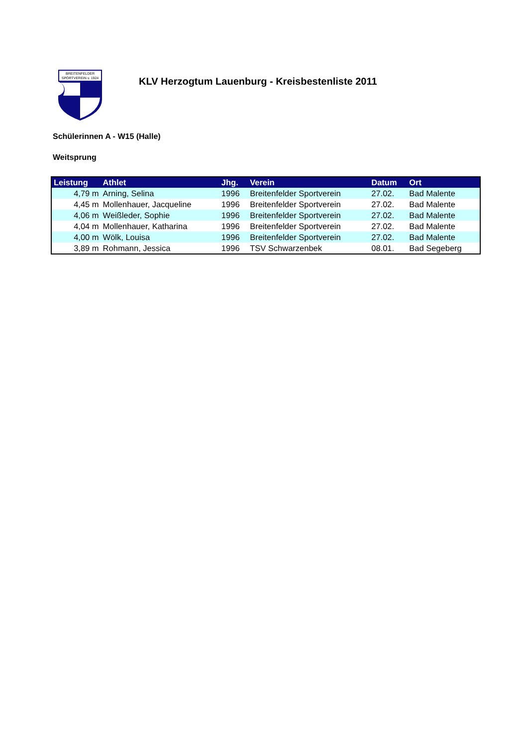BREITENFELDER
SPORTVEREIN v. 1924
KLV Herzogtum Lauenburg - Kreisbestenliste 2011
Schülerinnen A - W15 (Halle)
Weitsprung
| Leistung | Athlet | Jhg. | Verein | Datum | Ort |
| --- | --- | --- | --- | --- | --- |
| 4,79 m | Arning, Selina | 1996 | Breitenfelder Sportverein | 27.02. | Bad Malente |
| 4,45 m | Mollenhauer, Jacqueline | 1996 | Breitenfelder Sportverein | 27.02. | Bad Malente |
| 4,06 m | Weißleder, Sophie | 1996 | Breitenfelder Sportverein | 27.02. | Bad Malente |
| 4,04 m | Mollenhauer, Katharina | 1996 | Breitenfelder Sportverein | 27.02. | Bad Malente |
| 4,00 m | Wölk, Louisa | 1996 | Breitenfelder Sportverein | 27.02. | Bad Malente |
| 3,89 m | Rohmann, Jessica | 1996 | TSV Schwarzenbek | 08.01. | Bad Segeberg |